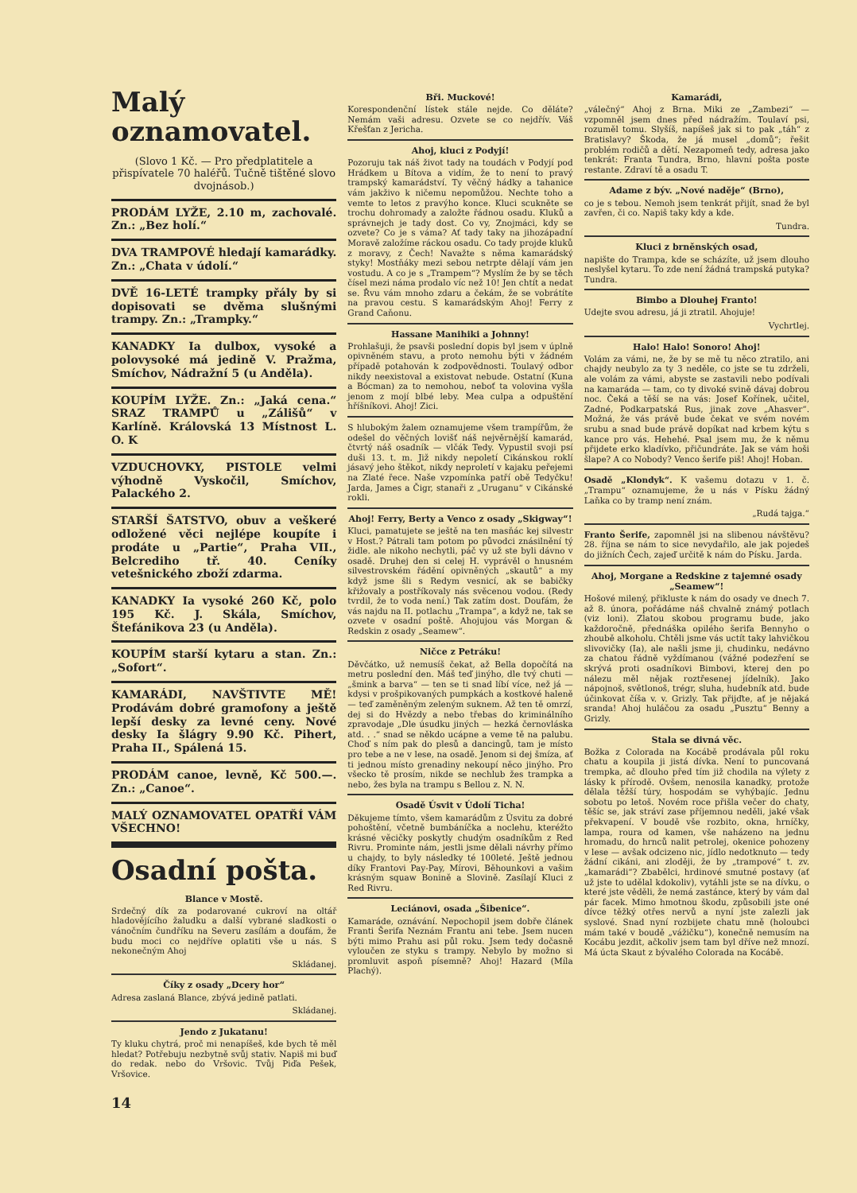Malý oznamovatel.
(Slovo 1 Kč. — Pro předplatitele a přispívatele 70 haléřů. Tučně tištěné slovo dvojnásob.)
PRODÁM LYŽE, 2.10 m, zachovalé. Zn.: „Bez holí.“
DVA TRAMPOVÉ hledají kamarádky. Zn.: „Chata v údolí.“
DVĚ 16-LETÉ trampky přály by si dopisovati se dvěma slušnými trampy. Zn.: „Trampky.“
KANADKY Ia dulbox, vysoké a polovysoké má jedině V. Pražma, Smíchov, Nádražní 5 (u Anděla).
KOUPÍM LYŽE. Zn.: „Jaká cena.“ SRAZ TRAMPŮ u „Zálišů“ v Karlíně. Královská 13 Místnost L. O. K
VZDUCHOVKY, PISTOLE velmi výhodně Vyskočil, Smíchov, Palackého 2.
STARŠÍ ŠATSTVO, obuv a veškeré odložené věci nejlépe koupíte i prodáte u „Partie“, Praha VII., Belcrediho tř. 40. Ceníky vetešnického zboží zdarma.
KANADKY Ia vysoké 260 Kč, polo 195 Kč. J. Skála, Smíchov, Štefánikova 23 (u Anděla).
KOUPÍM starší kytaru a stan. Zn.: „Sofort“.
KAMARÁDI, NAVŠTIVTE MĚ! Prodávám dobré gramofony a ještě lepší desky za levné ceny. Nové desky Ia šlágry 9.90 Kč. Pihert, Praha II., Spálená 15.
PRODÁM canoe, levně, Kč 500.—. Zn.: „Canoe“.
MALÝ OZNAMOVATEL OPATŘÍ VÁM VŠECHNO!
Osadní pošta.
Blance v Mostě.
Srdečný dík za podarované cukroví na oltář hladovějícího žaludku a další vybrané sladkosti o vánočním čundříku na Severu zasílám a doufám, že budu moci co nejdříve oplatiti vše u nás. S nekonečným Ahoj
Skládanej.
Číky z osady „Dcery hor“
Adresa zaslaná Blance, zbývá jedině patlati.
Skládanej.
Jendo z Jukatanu!
Ty kluku chytrá, proč mi nenapíšeš, kde bych tě měl hledat? Potřebuju nezbytně svůj stativ. Napiš mi buď do redak. nebo do Vršovic. Tvůj Piďa Pešek, Vršovice.
14
Bři. Muckové!
Korespondenční lístek stále nejde. Co děláte? Nemám vaši adresu. Ozvete se co nejdřív. Váš Křešťan z Jericha.
Ahoj, kluci z Podyjí!
Pozoruju tak náš život tady na toudách v Podyjí pod Hrádkem u Bítova a vidím, že to není to pravý trampský kamarádství. Ty věčný hádky a tahanice vám jakživo k ničemu nepomůžou. Nechte toho a vemte to letos z pravýho konce. Kluci scukněte se trochu dohromady a založte řádnou osadu. Kluků a správnejch je tady dost. Co vy, Znojmáci, kdy se ozvete? Co je s váma? Ať tady taky na jihozápadní Moravě založíme ráckou osadu. Co tady projde kluků z moravy, z Čech! Navažte s něma kamarádský styky! Mostňáky mezi sebou netrpte dělají vám jen vostudu. A co je s „Trampem“? Myslím že by se těch čísel mezi náma prodalo víc než 10! Jen chtít a nedat se. Řvu vám mnoho zdaru a čekám, že se vobrátíte na pravou cestu. S kamarádským Ahoj! Ferry z Grand Caňonu.
Hassane Manihiki a Johnny!
Prohlašuji, že psavši poslední dopis byl jsem v úplně opivněném stavu, a proto nemohu býti v žádném případě potahován k zodpovědnosti. Toulavý odbor nikdy neexistoval a existovat nebude. Ostatní (Kuna a Bócman) za to nemohou, neboť ta volovina vyšla jenom z mojí blbé leby. Mea culpa a odpuštění hříšníkovi. Ahoj! Zici.
S hlubokým žalem oznamujeme všem trampířům, že odešel do věčných lovišť náš nejvěrnější kamarád, čtvrtý náš osadník — vlčák Tedy. Vypustil svoji psí duši 13. t. m. Již nikdy nepoletí Cikánskou roklí jásavý jeho štěkot, nikdy neproletí v kajaku peřejemi na Zlaté řece. Naše vzpomínka patří obě Tedyčku! Jarda, James a Čigr, stanaři z „Uruganu“ v Cikánské rokli.
Ahoj! Ferry, Berty a Venco z osady „Skigway“!
Kluci, pamatujete se ještě na ten masňác kej silvestr v Host.? Pátrali tam potom po původci znásilnění tý židle. ale nikoho nechytli, páč vy už ste byli dávno v osadě. Druhej den si celej H. vyprávěl o hnusném silvestrovském řádění opivněných „skautů“ a my když jsme šli s Redym vesnicí, ak se babičky křižovaly a postříkovaly nás svěcenou vodou. (Redy tvrdil, že to voda není.) Tak zatím dost. Doufám, že vás najdu na II. potlachu „Trampa“, a když ne, tak se ozvete v osadní poště. Ahojujou vás Morgan & Redskin z osady „Seamew“.
Ničce z Petráku!
Děvčátko, už nemusíš čekat, až Bella dopočítá na metru poslední den. Máš teď jinýho, dle tvý chuti — „šmink a barva“ — ten se ti snad líbí více, než já — kdysi v prošpikovaných pumpkách a kostkové haleně — teď zaměněným zeleným suknem. Až ten tě omrzí, dej si do Hvězdy a nebo třebas do kriminálního zpravodaje „Dle úsudku jiných — hezká černovláska atd. . .“ snad se někdo ucápne a veme tě na palubu. Choď s ním pak do plesů a dancingů, tam je místo pro tebe a ne v lese, na osadě. Jenom si dej šmíza, ať ti jednou místo grenadiny nekoupí něco jinýho. Pro všecko tě prosím, nikde se nechlub žes trampka a nebo, žes byla na trampu s Bellou z. N. N.
Osadě Úsvit v Údolí Ticha!
Děkujeme tímto, všem kamarádům z Úsvitu za dobré pohoštění, včetně bumbáníčka a noclehu, kteréžto krásné věcičky poskytly chudým osadníkům z Red Rivru. Prominte nám, jestli jsme dělali návrhy přímo u chajdy, to byly následky té 100leté. Ještě jednou díky Frantovi Pay-Pay, Mírovi, Běhounkovi a vašim krásným squaw Bonině a Slovině. Zasílají Kluci z Red Rivru.
Leciánovi, osada „Šibenice“.
Kamaráde, oznávání. Nepochopil jsem dobře článek Franti Šerifa Neznám Frantu ani tebe. Jsem nucen býti mimo Prahu asi půl roku. Jsem tedy dočasně vyloučen ze styku s trampy. Nebylo by možno si promluvit aspoň písemně? Ahoj! Hazard (Míla Plachý).
Kamarádi,
„válečný“ Ahoj z Brna. Miki ze „Zambezi“ — vzpomněl jsem dnes před nádražím. Toulaví psi, rozuměl tomu. Slyšíš, napíšeš jak si to pak „táh“ z Bratislavy? Škoda, že já musel „domů“; řešit problém rodičů a dětí. Nezapomeň tedy, adresa jako tenkrát: Franta Tundra, Brno, hlavní pošta poste restante. Zdraví tě a osadu T.
Adame z býv. „Nové naděje“ (Brno),
co je s tebou. Nemoh jsem tenkrát přijít, snad že byl zavřen, či co. Napiš taky kdy a kde.
Tundra.
Kluci z brněnských osad,
napište do Trampa, kde se scházíte, už jsem dlouho neslyšel kytaru. To zde není žádná trampská putyka? Tundra.
Bimbo a Dlouhej Franto!
Udejte svou adresu, já ji ztratil. Ahojuje!
Vychrtlej.
Halo! Halo! Sonoro! Ahoj!
Volám za vámi, ne, že by se mě tu něco ztratilo, ani chajdy neubylo za ty 3 neděle, co jste se tu zdrželi, ale volám za vámi, abyste se zastavili nebo podívali na kamaráda — tam, co ty divoké svině dávaj dobrou noc. Čeká a těší se na vás: Josef Kořínek, učitel, Zadné, Podkarpatská Rus, jinak zove „Ahasver“. Možná, že vás právě bude čekat ve svém novém srubu a snad bude právě dopíkat nad krbem kýtu s kance pro vás. Hehehé. Psal jsem mu, že k němu přijdete erko kladívko, přičundráte. Jak se vám hoši šlape? A co Nobody? Venco šerife piš! Ahoj! Hoban.
Osadě „Klondyk“. K vašemu dotazu v 1. č. „Trampu“ oznamujeme, že u nás v Písku žádný Laňka co by tramp není znám.
„Rudá tajga.“
Franto Šerife, zapomněl jsi na slibenou návštěvu? 28. října se nám to sice nevydařilo, ale jak pojedeš do jižních Čech, zajeď určitě k nám do Písku. Jarda.
Ahoj, Morgane a Redskine z tajemné osady „Seamew“!
Hošové milený, přikluste k nám do osady ve dnech 7. až 8. února, pořádáme náš chvalně známý potlach (viz loni). Zlatou skobou programu bude, jako každoročně, přednáška opilého šerifa Bennyho o zhoubě alkoholu. Chtěli jsme vás uctít taky lahvičkou slivovičky (Ia), ale našli jsme ji, chudinku, nedávno za chatou řádně vyždímanou (vážné podezření se skrývá proti osadníkovi Bimbovi, kterej den po nálezu měl nějak roztřesenej jídelník). Jako nápojnoš, světlonoš, trégr, sluha, hudebník atd. bude účinkovat číša v. v. Grizly. Tak přijďte, ať je nějaká sranda! Ahoj huláčou za osadu „Pusztu“ Benny a Grizly.
Stala se divná věc.
Božka z Colorada na Kocábě prodávala půl roku chatu a koupila ji jistá dívka. Není to puncovaná trempka, ač dlouho před tím již chodila na výlety z lásky k přírodě. Ovšem, nenosila kanadky, protože dělala těžší túry, hospodám se vyhýbajíc. Jednu sobotu po letoš. Novém roce přišla večer do chaty, těšíc se, jak stráví zase příjemnou neděli, jaké však překvapení. V boudě vše rozbito, okna, hrníčky, lampa, roura od kamen, vše naházeno na jednu hromadu, do hrnců nalit petrolej, okenice pohozeny v lese — avšak odcizeno nic, jídlo nedotknuto — tedy žádní cikáni, ani zloději, že by „trampové“ t. zv. „kamarádi“? Zbabělci, hrdinové smutné postavy (ať už jste to udělal kdokoliv), vytáhli jste se na dívku, o které jste věděli, že nemá zastánce, který by vám dal pár facek. Mimo hmotnou škodu, způsobili jste oné dívce těžký otřes nervů a nyní jste zalezli jak syslové. Snad nyní rozbijete chatu mně (holoubci mám také v boudě „vážičku“), konečně nemusím na Kocábu jezdit, ačkoliv jsem tam byl dříve než mnozí. Má úcta Skaut z bývalého Colorada na Kocábě.